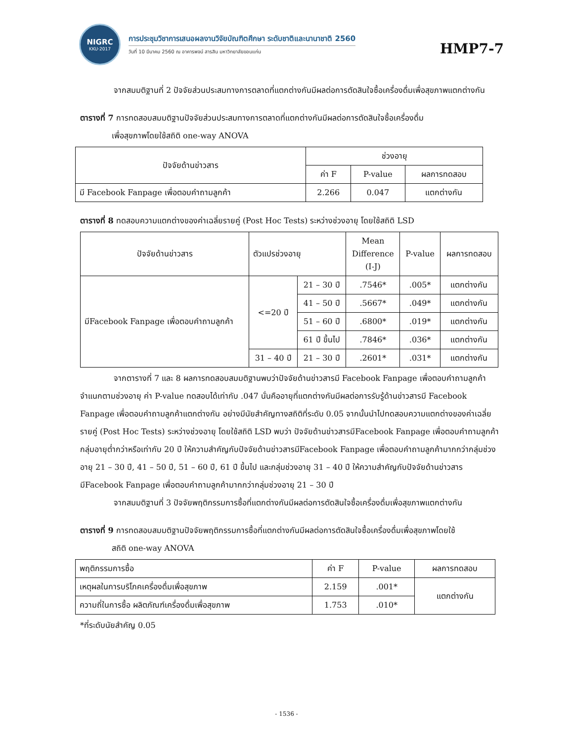NIGRC
KKU·2017
การประชุมวิชาการเสนอผลงานวิจัยบัณฑิตศึกษา ระดับชาติและนานาชาติ 2560
วันที่ 10 มีนาคม 2560 ณ อาคารพจน์ สารสิน มหาวิทยาลัยขอนแก่น
HMP7-7
จากสมมติฐานที่ 2 ปัจจัยส่วนประสมทางการตลาดที่แตกต่างกันมีผลต่อการตัดสินใจซื้อเครื่องดื่มเพื่อสุขภาพแตกต่างกัน
ตารางที่ 7 การทดสอบสมมติฐานปัจจัยส่วนประสมทางการตลาดที่แตกต่างกันมีผลต่อการตัดสินใจซื้อเครื่องดื่ม
    เพื่อสุขภาพโดยใช้สถิติ one-way ANOVA
| ปัจจัยด้านข่าวสาร | ช่วงอายุ | | |
| --- | --- | --- | --- |
| | ค่า F | P-value | ผลการทดสอบ |
| มี Facebook Fanpage เพื่อตอบคำถามลูกค้า | 2.266 | 0.047 | แตกต่างกัน |
ตารางที่ 8 ทดสอบความแตกต่างของค่าเฉลี่ยรายคู่ (Post Hoc Tests) ระหว่างช่วงอายุ โดยใช้สถิติ LSD
| ปัจจัยด้านข่าวสาร | ตัวแปรช่วงอายุ | | Mean Difference (I-J) | P-value | ผลการทดสอบ |
| --- | --- | --- | --- | --- | --- |
| มีFacebook Fanpage เพื่อตอบคำถามลูกค้า | <=20 ปี | 21 – 30 ปี | .7546* | .005* | แตกต่างกัน |
| | | 41 – 50 ปี | .5667* | .049* | แตกต่างกัน |
| | | 51 – 60 ปี | .6800* | .019* | แตกต่างกัน |
| | | 61 ปี ขึ้นไป | .7846* | .036* | แตกต่างกัน |
| | 31 – 40 ปี | 21 – 30 ปี | .2601* | .031* | แตกต่างกัน |
จากตารางที่ 7 และ 8 ผลการทดสอบสมมติฐานพบว่าปัจจัยด้านข่าวสารมี Facebook Fanpage เพื่อตอบคำถามลูกค้าจำแนกตามช่วงอายุ ค่า P-value ทดสอบได้เท่ากับ .047 นั่นคืออายุที่แตกต่างกันมีผลต่อการรับรู้ด้านข่าวสารมี Facebook Fanpage เพื่อตอบคำถามลูกค้าแตกต่างกัน อย่างมีนัยสำคัญทางสถิติที่ระดับ 0.05 จากนั้นนำไปทดสอบความแตกต่างของค่าเฉลี่ยรายคู่ (Post Hoc Tests) ระหว่างช่วงอายุ โดยใช้สถิติ LSD พบว่า ปัจจัยด้านข่าวสารมีFacebook Fanpage เพื่อตอบคำถามลูกค้า กลุ่มอายุต่ำกว่าหรือเท่ากับ 20 ปี ให้ความสำคัญกับปัจจัยด้านข่าวสารมีFacebook Fanpage เพื่อตอบคำถามลูกค้ามากกว่ากลุ่มช่วงอายุ 21 – 30 ปี, 41 – 50 ปี, 51 – 60 ปี, 61 ปี ขึ้นไป และกลุ่มช่วงอายุ 31 – 40 ปี ให้ความสำคัญกับปัจจัยด้านข่าวสารมีFacebook Fanpage เพื่อตอบคำถามลูกค้ามากกว่ากลุ่มช่วงอายุ 21 – 30 ปี
จากสมมติฐานที่ 3 ปัจจัยพฤติกรรมการซื้อที่แตกต่างกันมีผลต่อการตัดสินใจซื้อเครื่องดื่มเพื่อสุขภาพแตกต่างกัน
ตารางที่ 9 การทดสอบสมมติฐานปัจจัยพฤติกรรมการซื้อที่แตกต่างกันมีผลต่อการตัดสินใจซื้อเครื่องดื่มเพื่อสุขภาพโดยใช้
    สถิติ one-way ANOVA
| พฤติกรรมการซื้อ | ค่า F | P-value | ผลการทดสอบ |
| --- | --- | --- | --- |
| เหตุผลในการบริโภคเครื่องดื่มเพื่อสุขภาพ | 2.159 | .001* | แตกต่างกัน |
| ความถี่ในการซื้อ ผลิตภัณฑ์เครื่องดื่มเพื่อสุขภาพ | 1.753 | .010* | |
*ที่ระดับนัยสำคัญ 0.05
- 1536 -